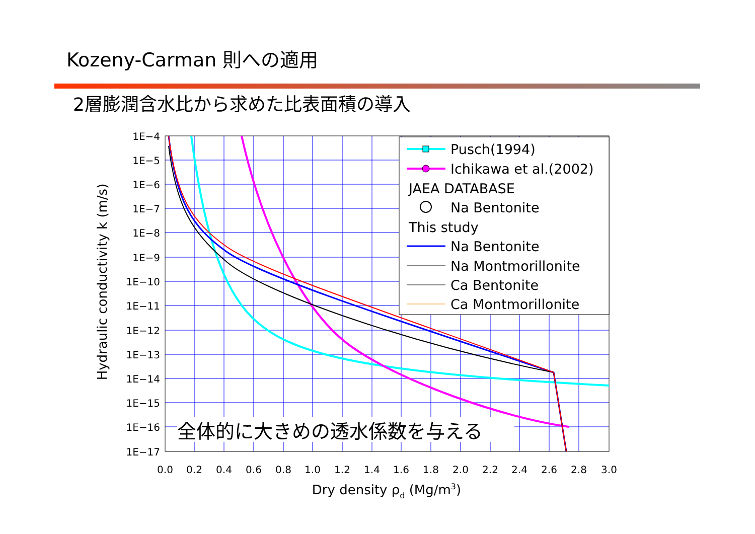Kozeny-Carman 則への適用
2層膨潤含水比から求めた比表面積の導入
全体的に大きめの透水係数を与える
1E−4
1E−5
1E−6
1E−7
1E−8
1E−9
1E−10
1E−11
1E−12
1E−13
1E−14
1E−15
1E−16
1E−17
0.0
0.2
0.4
0.6
0.8
1.0
1.2
1.4
1.6
1.8
2.0
2.2
2.4
2.6
2.8
3.0
Dry density ρd (Mg/m3)
Hydraulic conductivity k (m/s)
Pusch(1994)
Ichikawa et al.(2002)
JAEA DATABASE
Na Bentonite
This study
Na Bentonite
Na Montmorillonite
Ca Bentonite
Ca Montmorillonite